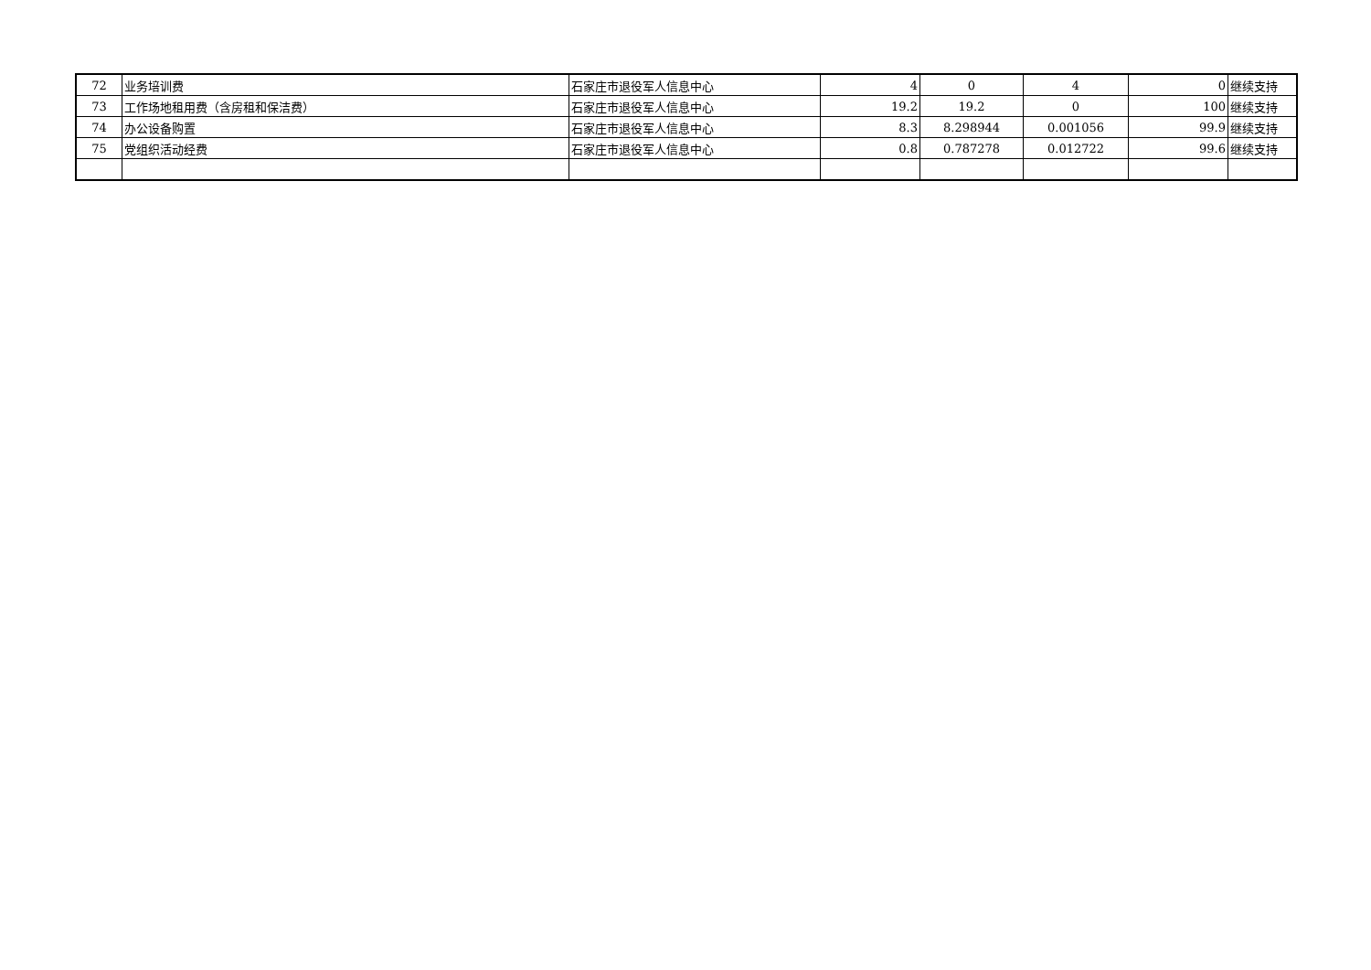| 72 | 业务培训费 | 石家庄市退役军人信息中心 | 4 | 0 | 4 | 0 | 继续支持 |
| 73 | 工作场地租用费（含房租和保洁费） | 石家庄市退役军人信息中心 | 19.2 | 19.2 | 0 | 100 | 继续支持 |
| 74 | 办公设备购置 | 石家庄市退役军人信息中心 | 8.3 | 8.298944 | 0.001056 | 99.9 | 继续支持 |
| 75 | 党组织活动经费 | 石家庄市退役军人信息中心 | 0.8 | 0.787278 | 0.012722 | 99.6 | 继续支持 |